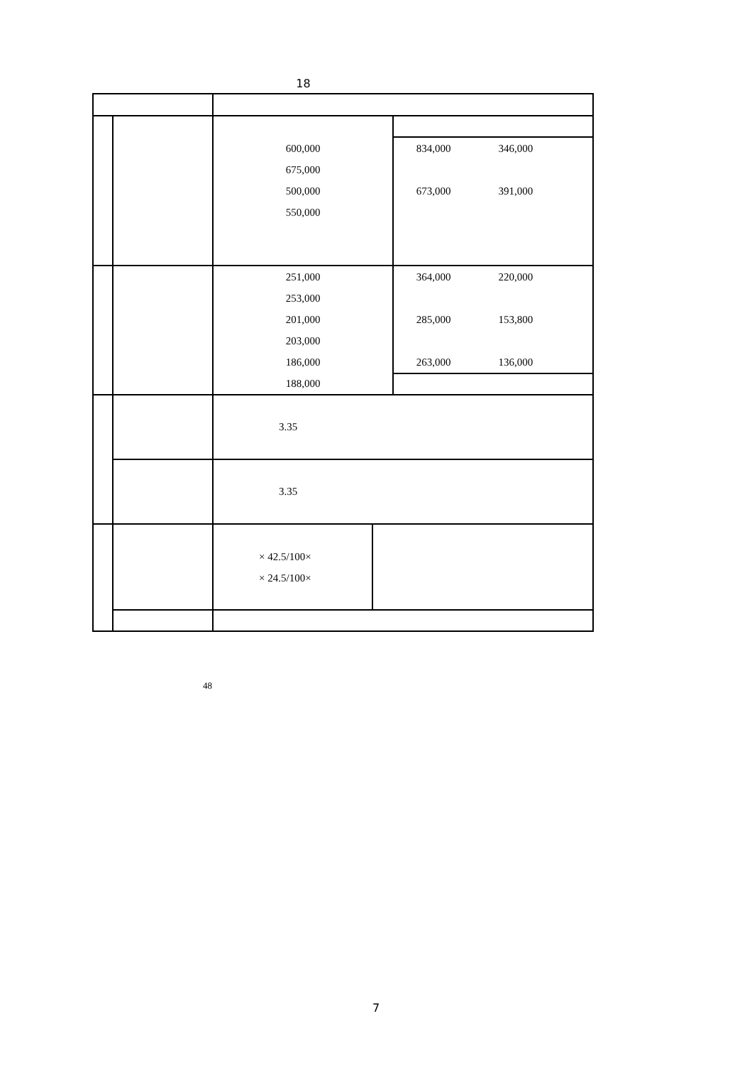18
| | | 600,000 675,000 500,000 550,000 | | |
| | | | | 834,000 346,000 673,000 391,000 |
| | | 251,000 253,000 201,000 203,000 186,000 188,000 | | 364,000 220,000 285,000 153,800 263,000 136,000 |
| | | 3.35 | | |
| | | 3.35 | | |
| | | × 42.5/100× × 24.5/100× | | |
48
7